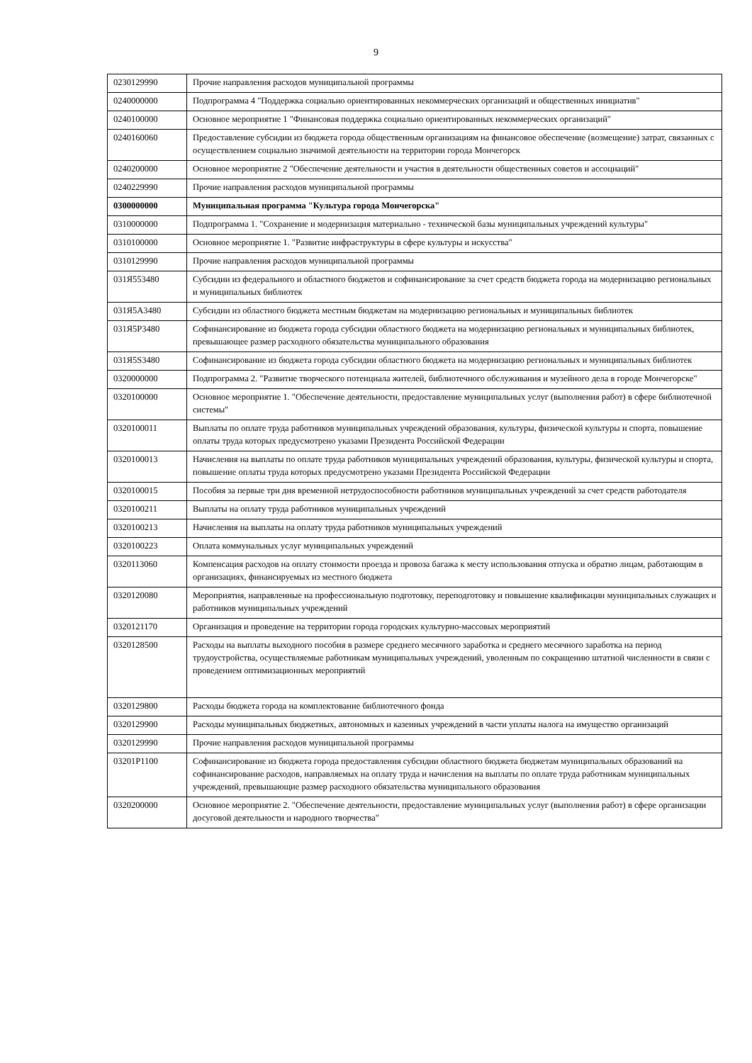9
| 0230129990 | Прочие направления расходов муниципальной программы |
| 0240000000 | Подпрограмма 4 "Поддержка социально ориентированных некоммерческих организаций и общественных инициатив" |
| 0240100000 | Основное мероприятие 1 "Финансовая поддержка социально ориентированных некоммерческих организаций" |
| 0240160060 | Предоставление субсидии из бюджета города общественным организациям на финансовое обеспечение (возмещение) затрат, связанных с осуществлением социально значимой деятельности на территории города Мончегорск |
| 0240200000 | Основное мероприятие 2 "Обеспечение деятельности и участия в деятельности общественных советов и ассоциаций" |
| 0240229990 | Прочие направления расходов муниципальной программы |
| 0300000000 | Муниципальная программа "Культура города Мончегорска" |
| 0310000000 | Подпрограмма 1. "Сохранение и модернизация материально - технической базы муниципальных учреждений культуры" |
| 0310100000 | Основное мероприятие 1. "Развитие инфраструктуры в сфере культуры и искусства" |
| 0310129990 | Прочие направления расходов муниципальной программы |
| 031Я553480 | Субсидии из федерального и областного бюджетов и софинансирование за счет средств бюджета города на модернизацию региональных и муниципальных библиотек |
| 031Я5А3480 | Субсидии из областного бюджета местным бюджетам на модернизацию региональных и муниципальных библиотек |
| 031Я5Р3480 | Софинансирование из бюджета города субсидии областного бюджета на модернизацию региональных и муниципальных библиотек, превышающее размер расходного обязательства муниципального образования |
| 031Я5S3480 | Софинансирование из бюджета города субсидии областного бюджета на модернизацию региональных и муниципальных библиотек |
| 0320000000 | Подпрограмма 2. "Развитие творческого потенциала жителей, библиотечного обслуживания и музейного дела в городе Мончегорске" |
| 0320100000 | Основное мероприятие 1. "Обеспечение деятельности, предоставление муниципальных услуг (выполнения работ) в сфере библиотечной системы" |
| 0320100011 | Выплаты по оплате труда работников муниципальных учреждений образования, культуры, физической культуры и спорта, повышение оплаты труда которых предусмотрено указами Президента Российской Федерации |
| 0320100013 | Начисления на выплаты по оплате труда работников муниципальных учреждений образования, культуры, физической культуры и спорта, повышение оплаты труда которых предусмотрено указами Президента Российской Федерации |
| 0320100015 | Пособия за первые три дня временной нетрудоспособности работников муниципальных учреждений за счет средств работодателя |
| 0320100211 | Выплаты на оплату труда работников муниципальных учреждений |
| 0320100213 | Начисления на выплаты на оплату труда работников муниципальных учреждений |
| 0320100223 | Оплата коммунальных услуг муниципальных учреждений |
| 0320113060 | Компенсация расходов на оплату стоимости проезда и провоза багажа к месту использования отпуска и обратно лицам, работающим в организациях, финансируемых из местного бюджета |
| 0320120080 | Мероприятия, направленные на профессиональную подготовку, переподготовку и повышение квалификации муниципальных служащих и работников муниципальных учреждений |
| 0320121170 | Организация и проведение на территории города городских культурно-массовых мероприятий |
| 0320128500 | Расходы на выплаты выходного пособия в размере среднего месячного заработка и среднего месячного заработка на период трудоустройства, осуществляемые работникам муниципальных учреждений, уволенным по сокращению штатной численности в связи с проведением оптимизационных мероприятий |
| 0320129800 | Расходы бюджета города на комплектование библиотечного фонда |
| 0320129900 | Расходы муниципальных бюджетных, автономных и казенных учреждений в части уплаты налога на имущество организаций |
| 0320129990 | Прочие направления расходов муниципальной программы |
| 03201P1100 | Софинансирование из бюджета города предоставления субсидии областного бюджета бюджетам муниципальных образований на софинансирование расходов, направляемых на оплату труда и начисления на выплаты по оплате труда работникам муниципальных учреждений, превышающие размер расходного обязательства муниципального образования |
| 0320200000 | Основное мероприятие 2. "Обеспечение деятельности, предоставление муниципальных услуг (выполнения работ) в сфере организации досуговой деятельности и народного творчества" |